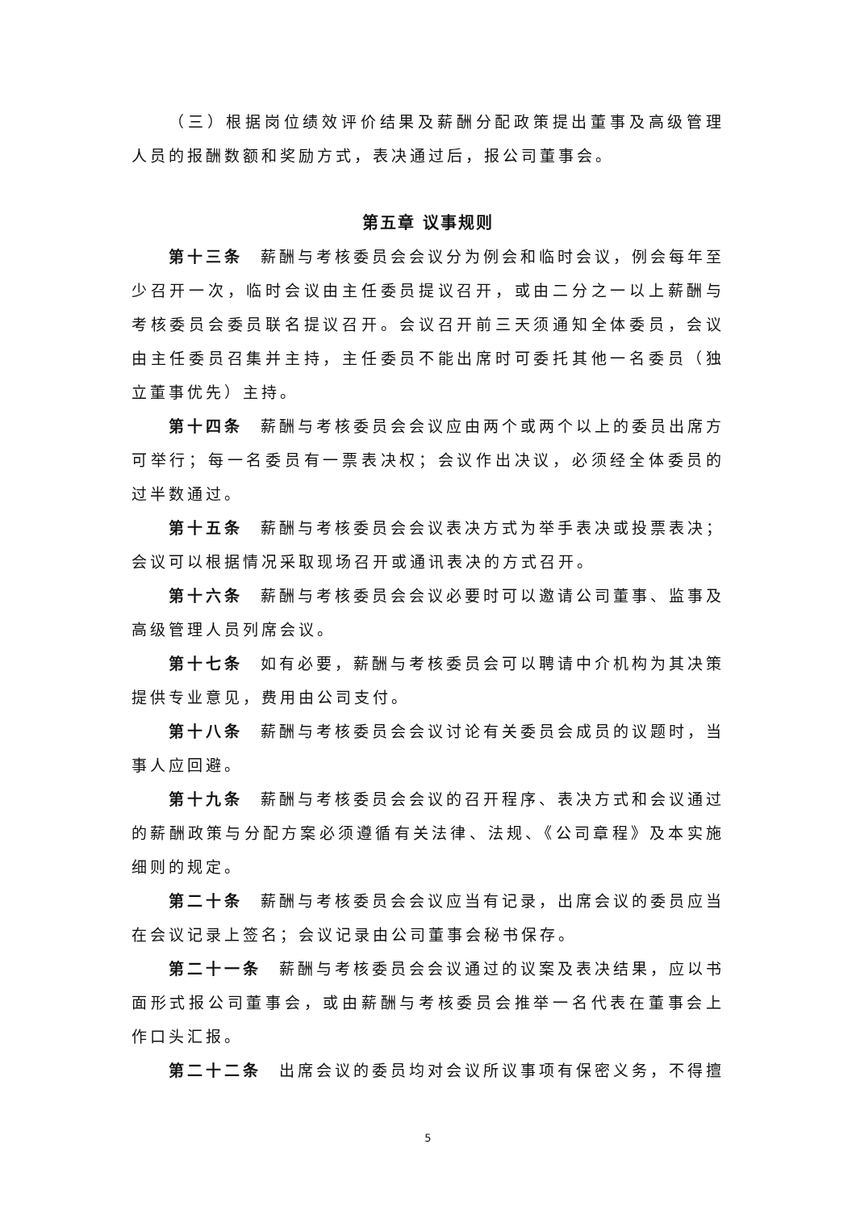（三）根据岗位绩效评价结果及薪酬分配政策提出董事及高级管理人员的报酬数额和奖励方式，表决通过后，报公司董事会。
第五章 议事规则
第十三条 薪酬与考核委员会会议分为例会和临时会议，例会每年至少召开一次，临时会议由主任委员提议召开，或由二分之一以上薪酬与考核委员会委员联名提议召开。会议召开前三天须通知全体委员，会议由主任委员召集并主持，主任委员不能出席时可委托其他一名委员（独立董事优先）主持。
第十四条 薪酬与考核委员会会议应由两个或两个以上的委员出席方可举行；每一名委员有一票表决权；会议作出决议，必须经全体委员的过半数通过。
第十五条 薪酬与考核委员会会议表决方式为举手表决或投票表决；会议可以根据情况采取现场召开或通讯表决的方式召开。
第十六条 薪酬与考核委员会会议必要时可以邀请公司董事、监事及高级管理人员列席会议。
第十七条 如有必要，薪酬与考核委员会可以聘请中介机构为其决策提供专业意见，费用由公司支付。
第十八条 薪酬与考核委员会会议讨论有关委员会成员的议题时，当事人应回避。
第十九条 薪酬与考核委员会会议的召开程序、表决方式和会议通过的薪酬政策与分配方案必须遵循有关法律、法规、《公司章程》及本实施细则的规定。
第二十条 薪酬与考核委员会会议应当有记录，出席会议的委员应当在会议记录上签名；会议记录由公司董事会秘书保存。
第二十一条 薪酬与考核委员会会议通过的议案及表决结果，应以书面形式报公司董事会，或由薪酬与考核委员会推举一名代表在董事会上作口头汇报。
第二十二条 出席会议的委员均对会议所议事项有保密义务，不得擅
5